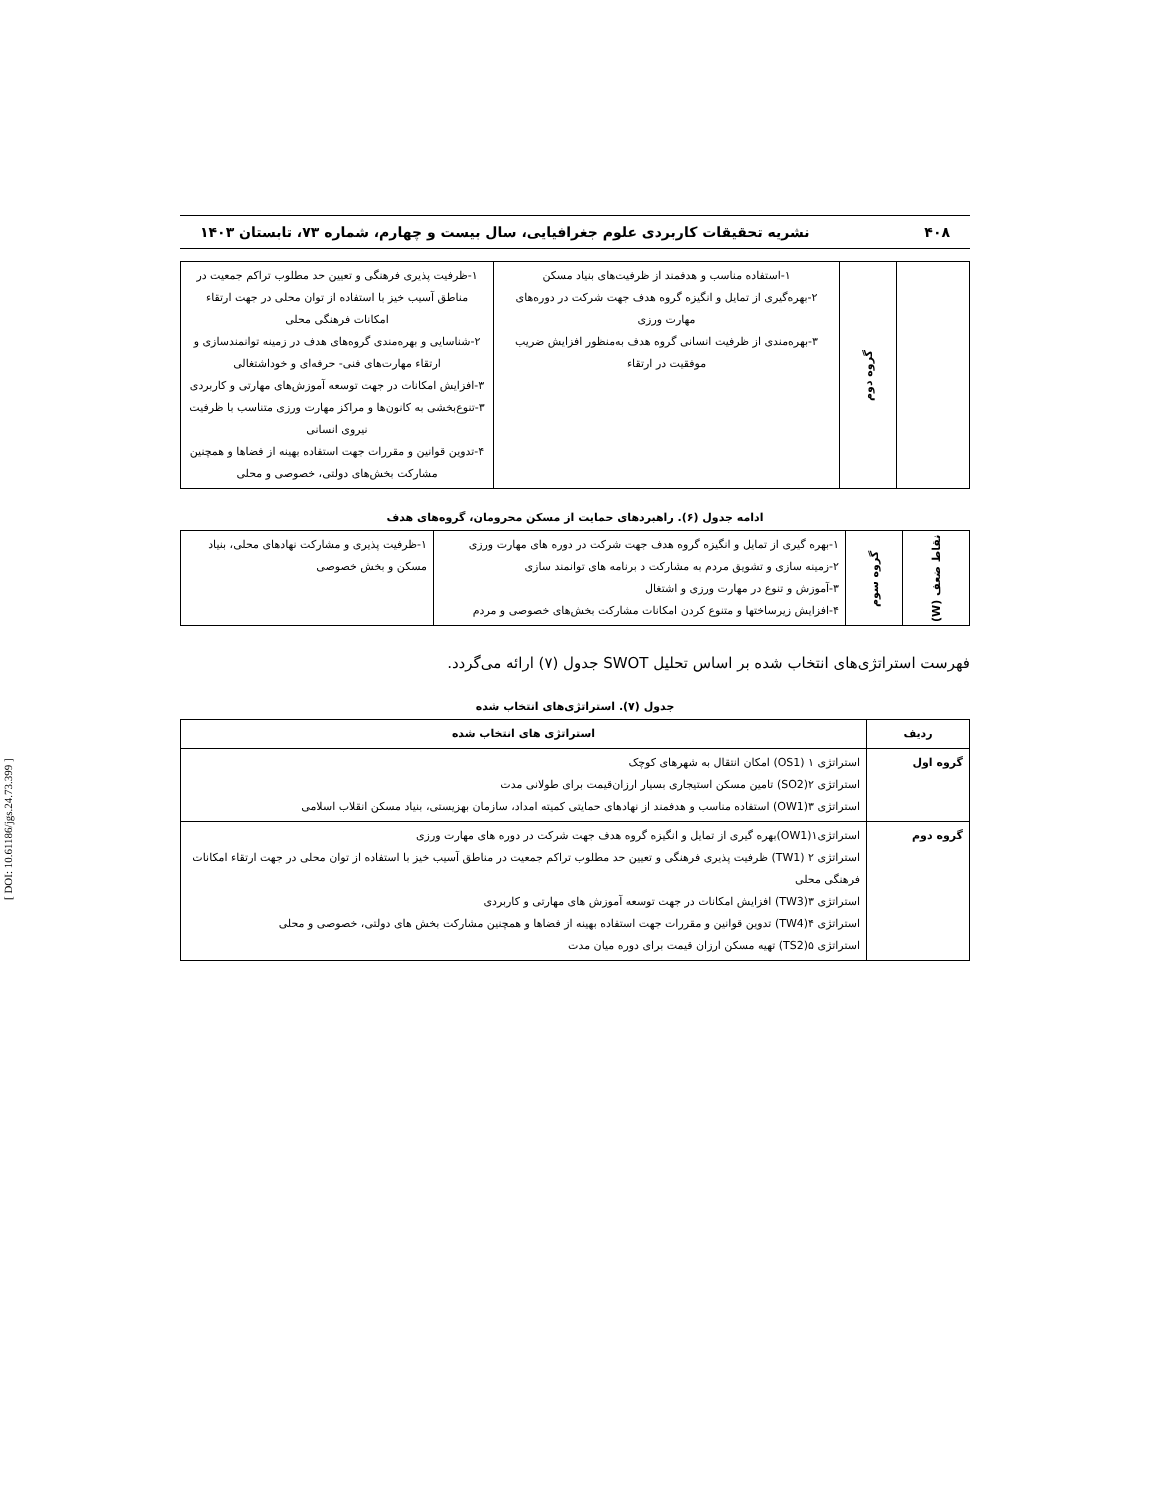[ DOI: 10.61186/jgs.24.73.399 ]
۴۰۸ نشریه تحقیقات کاربردی علوم جغرافیایی، سال بیست و چهارم، شماره ۷۳، تابستان ۱۴۰۳
| | گروه دوم | ۱-استفاده مناسب و هدفمند از ظرفیت‌های بنیاد مسکن ۲-بهره‌گیری از تمایل و انگیزه گروه هدف جهت شرکت در دوره‌های مهارت ورزی ۳-بهره‌مندی از ظرفیت انسانی گروه هدف به‌منظور افزایش ضریب موفقیت در ارتقاء | ۱-ظرفیت پذیری فرهنگی و تعیین حد مطلوب تراکم جمعیت در مناطق آسیب خیز با استفاده از توان محلی در جهت ارتقاء امکانات فرهنگی محلی ۲-شناسایی و بهره‌مندی گروه‌های هدف در زمینه توانمندسازی و ارتقاء مهارت‌های فنی- حرفه‌ای و خوداشتغالی ۳-افزایش امکانات در جهت توسعه آموزش‌های مهارتی و کاربردی ۳-تنوع‌بخشی به کانون‌ها و مراکز مهارت ورزی متناسب با ظرفیت نیروی انسانی ۴-تدوین قوانین و مقررات جهت استفاده بهینه از فضاها و همچنین مشارکت بخش‌های دولتی، خصوصی و محلی |
ادامه جدول (۶). راهبردهای حمایت از مسکن محرومان، گروه‌های هدف
| نقاط ضعف (W) | گروه سوم | ۱-بهره گیری از تمایل و انگیزه گروه هدف جهت شرکت در دوره های مهارت ورزی ۲-زمینه سازی و تشویق مردم به مشارکت د برنامه های توانمند سازی ۳-آموزش و تنوع در مهارت ورزی و اشتغال ۴-افزایش زیرساختها و متنوع کردن امکانات مشارکت بخش‌های خصوصی و مردم | ۱-ظرفیت پذیری و مشارکت نهادهای محلی، بنیاد مسکن و بخش خصوصی |
فهرست استراتژی‌های انتخاب شده بر اساس تحلیل SWOT جدول (۷) ارائه می‌گردد.
جدول (۷). استراتژی‌های انتخاب شده
| ردیف | استراتژی های انتخاب شده |
| --- | --- |
| گروه اول | استراتژی ۱ (OS1) امکان انتقال به شهرهای کوچک استراتژی ۲(SO2) تامین مسکن استیجاری بسیار ارزان‌قیمت برای طولانی مدت استراتژی ۳(OW1) استفاده مناسب و هدفمند از نهادهای حمایتی کمیته امداد، سازمان بهزیستی، بنیاد مسکن انقلاب اسلامی |
| گروه دوم | استراتژی۱(OW1)بهره گیری از تمایل و انگیزه گروه هدف جهت شرکت در دوره های مهارت ورزی استراتژی ۲ (TW1) ظرفیت پذیری فرهنگی و تعیین حد مطلوب تراکم جمعیت در مناطق آسیب خیز با استفاده از توان محلی در جهت ارتقاء امکانات فرهنگی محلی استراتژی ۳(TW3) افزایش امکانات در جهت توسعه آموزش های مهارتی و کاربردی استراتژی ۴(TW4) تدوین قوانین و مقررات جهت استفاده بهینه از فضاها و همچنین مشارکت بخش های دولتی، خصوصی و محلی استراتژی ۵(TS2) تهیه مسکن ارزان قیمت برای دوره میان مدت |